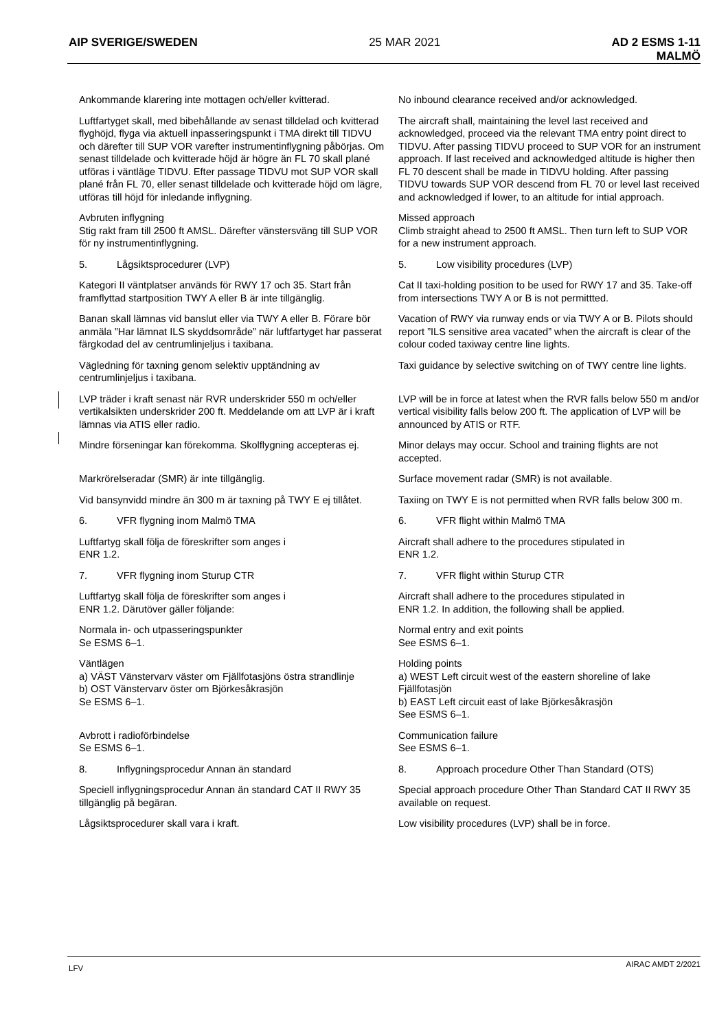AIP SVERIGE/SWEDEN 25 MAR 2021 AD 2 ESMS 1-11
MALMÖ
Ankommande klarering inte mottagen och/eller kvitterad.
No inbound clearance received and/or acknowledged.
Luftfartyget skall, med bibehållande av senast tilldelad och kvitterad flyghöjd, flyga via aktuell inpasseringspunkt i TMA direkt till TIDVU och därefter till SUP VOR varefter instrumentinflygning påbörjas. Om senast tilldelade och kvitterade höjd är högre än FL 70 skall plané utföras i väntläge TIDVU. Efter passage TIDVU mot SUP VOR skall plané från FL 70, eller senast tilldelade och kvitterade höjd om lägre, utföras till höjd för inledande inflygning.
The aircraft shall, maintaining the level last received and acknowledged, proceed via the relevant TMA entry point direct to TIDVU. After passing TIDVU proceed to SUP VOR for an instrument approach. If last received and acknowledged altitude is higher then FL 70 descent shall be made in TIDVU holding. After passing TIDVU towards SUP VOR descend from FL 70 or level last received and acknowledged if lower, to an altitude for intial approach.
Avbruten inflygning
Stig rakt fram till 2500 ft AMSL. Därefter vänstersväng till SUP VOR för ny instrumentinflygning.
Missed approach
Climb straight ahead to 2500 ft AMSL. Then turn left to SUP VOR for a new instrument approach.
5. Lågsiktsprocedurer (LVP) 5. Low visibility procedures (LVP)
Kategori II väntplatser används för RWY 17 och 35. Start från framflyttad startposition TWY A eller B är inte tillgänglig.
Cat II taxi-holding position to be used for RWY 17 and 35. Take-off from intersections TWY A or B is not permittted.
Banan skall lämnas vid banslut eller via TWY A eller B. Förare bör anmäla ”Har lämnat ILS skyddsområde” när luftfartyget har passerat färgkodad del av centrumlinjeljus i taxibana.
Vacation of RWY via runway ends or via TWY A or B. Pilots should report ”ILS sensitive area vacated” when the aircraft is clear of the colour coded taxiway centre line lights.
Vägledning för taxning genom selektiv upptändning av centrumlinjeljus i taxibana.
Taxi guidance by selective switching on of TWY centre line lights.
LVP träder i kraft senast när RVR underskrider 550 m och/eller vertikalsikten underskrider 200 ft. Meddelande om att LVP är i kraft lämnas via ATIS eller radio.
LVP will be in force at latest when the RVR falls below 550 m and/or vertical visibility falls below 200 ft. The application of LVP will be announced by ATIS or RTF.
Mindre förseningar kan förekomma. Skolflygning accepteras ej.
Minor delays may occur. School and training flights are not accepted.
Markrörelseradar (SMR) är inte tillgänglig. Surface movement radar (SMR) is not available.
Vid bansynvidd mindre än 300 m är taxning på TWY E ej tillåtet.
Taxiing on TWY E is not permitted when RVR falls below 300 m.
6. VFR flygning inom Malmö TMA 6. VFR flight within Malmö TMA
Luftfartyg skall följa de föreskrifter som anges i
ENR 1.2.
Aircraft shall adhere to the procedures stipulated in
ENR 1.2.
7. VFR flygning inom Sturup CTR 7. VFR flight within Sturup CTR
Luftfartyg skall följa de föreskrifter som anges i
ENR 1.2. Därutöver gäller följande:
Aircraft shall adhere to the procedures stipulated in
ENR 1.2. In addition, the following shall be applied.
Normala in- och utpasseringspunkter
Se ESMS 6–1.
Normal entry and exit points
See ESMS 6–1.
Väntlägen
a) VÄST Vänstervarv väster om Fjällfotasjöns östra strandlinje
b) OST Vänstervarv öster om Björkesåkrasjön
Se ESMS 6–1.
Holding points
a) WEST Left circuit west of the eastern shoreline of lake Fjällfotasjön
b) EAST Left circuit east of lake Björkesåkrasjön
See ESMS 6–1.
Avbrott i radioförbindelse
Se ESMS 6–1.
Communication failure
See ESMS 6–1.
8. Inflygningsprocedur Annan än standard 8. Approach procedure Other Than Standard (OTS)
Speciell inflygningsprocedur Annan än standard CAT II RWY 35 tillgänglig på begäran.
Special approach procedure Other Than Standard CAT II RWY 35 available on request.
Lågsiktsprocedurer skall vara i kraft. Low visibility procedures (LVP) shall be in force.
LFV AIRAC AMDT 2/2021